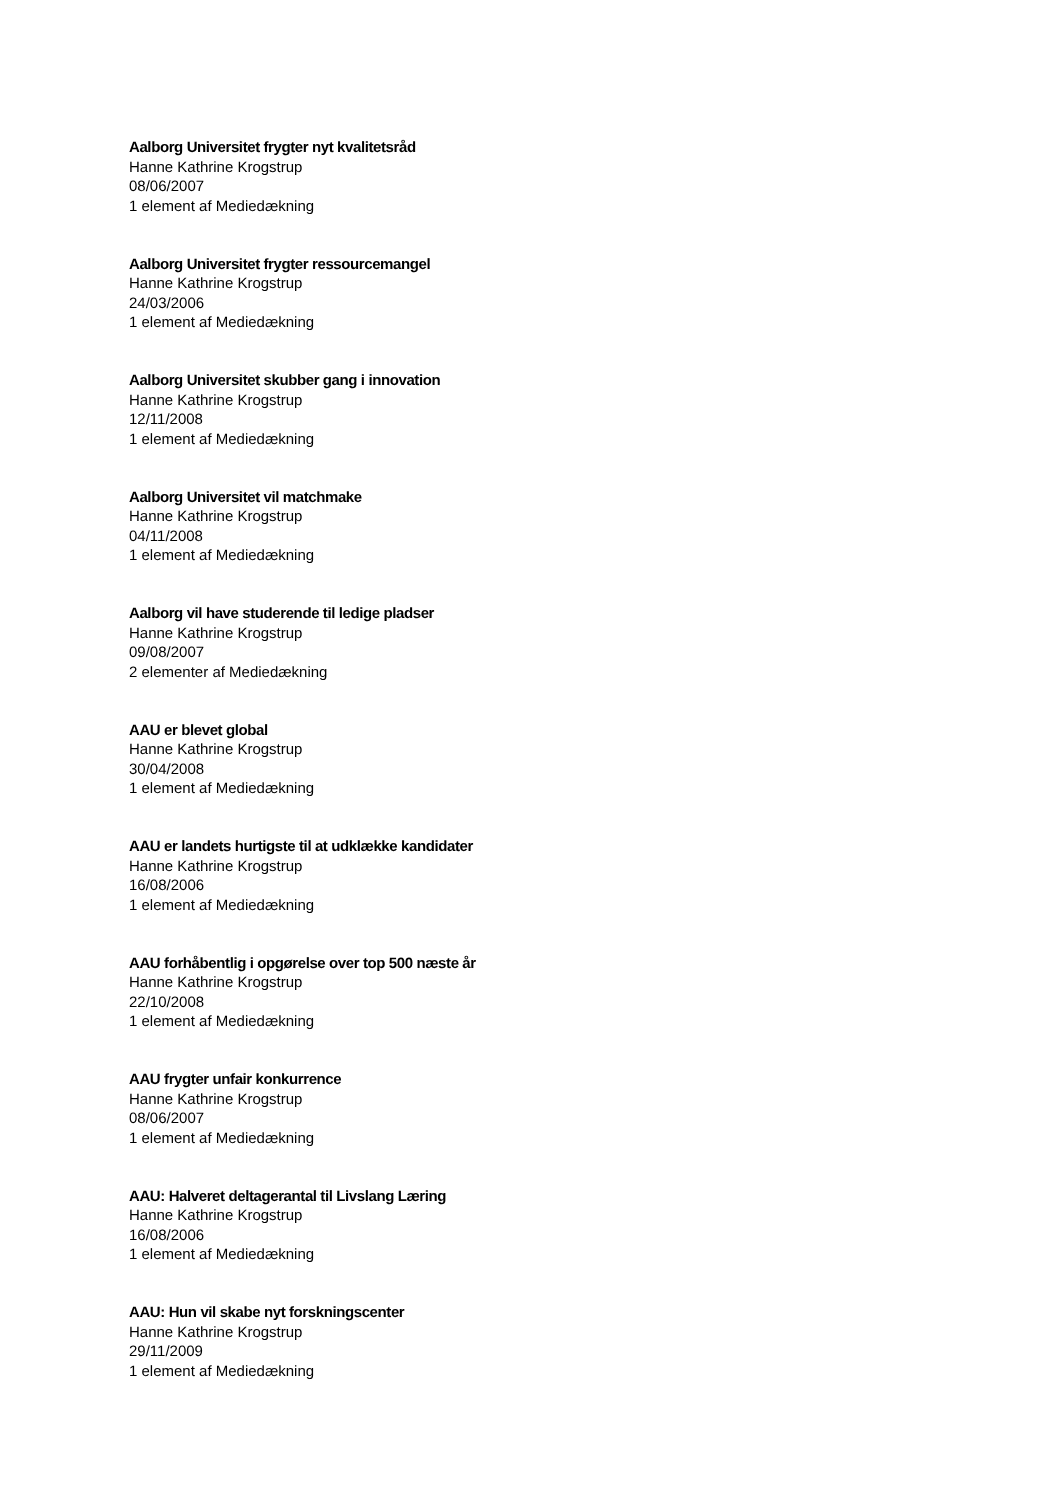Aalborg Universitet frygter nyt kvalitetsråd
Hanne Kathrine Krogstrup
08/06/2007
1 element af Mediedækning
Aalborg Universitet frygter ressourcemangel
Hanne Kathrine Krogstrup
24/03/2006
1 element af Mediedækning
Aalborg Universitet skubber gang i innovation
Hanne Kathrine Krogstrup
12/11/2008
1 element af Mediedækning
Aalborg Universitet vil matchmake
Hanne Kathrine Krogstrup
04/11/2008
1 element af Mediedækning
Aalborg vil have studerende til ledige pladser
Hanne Kathrine Krogstrup
09/08/2007
2 elementer af Mediedækning
AAU er blevet global
Hanne Kathrine Krogstrup
30/04/2008
1 element af Mediedækning
AAU er landets hurtigste til at udklække kandidater
Hanne Kathrine Krogstrup
16/08/2006
1 element af Mediedækning
AAU forhåbentlig i opgørelse over top 500 næste år
Hanne Kathrine Krogstrup
22/10/2008
1 element af Mediedækning
AAU frygter unfair konkurrence
Hanne Kathrine Krogstrup
08/06/2007
1 element af Mediedækning
AAU: Halveret deltagerantal til Livslang Læring
Hanne Kathrine Krogstrup
16/08/2006
1 element af Mediedækning
AAU: Hun vil skabe nyt forskningscenter
Hanne Kathrine Krogstrup
29/11/2009
1 element af Mediedækning